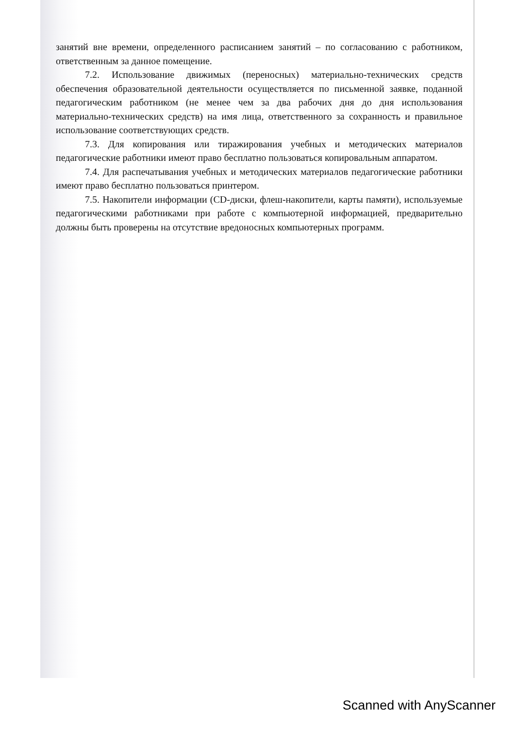занятий вне времени, определенного расписанием занятий – по согласованию с работником, ответственным за данное помещение.
7.2. Использование движимых (переносных) материально-технических средств обеспечения образовательной деятельности осуществляется по письменной заявке, поданной педагогическим работником (не менее чем за два рабочих дня до дня использования материально-технических средств) на имя лица, ответственного за сохранность и правильное использование соответствующих средств.
7.3. Для копирования или тиражирования учебных и методических материалов педагогические работники имеют право бесплатно пользоваться копировальным аппаратом.
7.4. Для распечатывания учебных и методических материалов педагогические работники имеют право бесплатно пользоваться принтером.
7.5. Накопители информации (CD-диски, флеш-накопители, карты памяти), используемые педагогическими работниками при работе с компьютерной информацией, предварительно должны быть проверены на отсутствие вредоносных компьютерных программ.
Scanned with AnyScanner